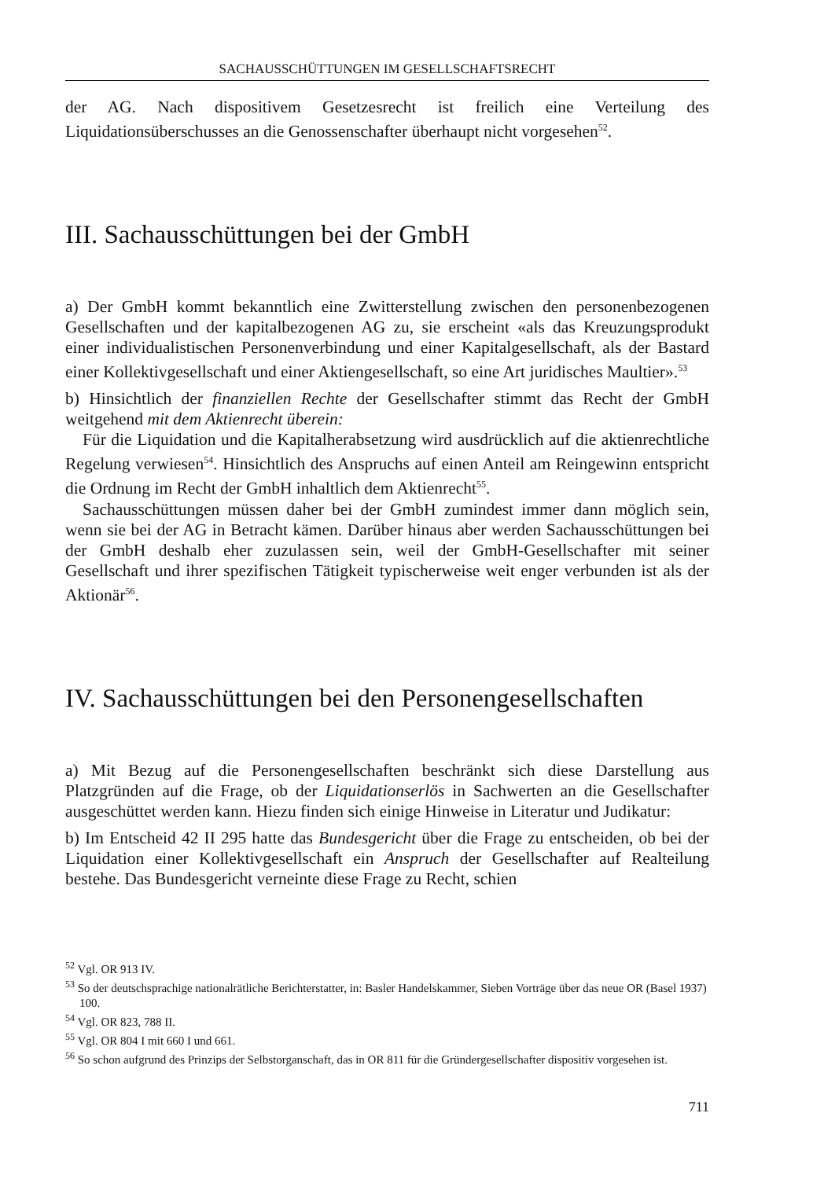SACHAUSSCHÜTTUNGEN IM GESELLSCHAFTSRECHT
der AG. Nach dispositivem Gesetzesrecht ist freilich eine Verteilung des Liquidationsüberschusses an die Genossenschafter überhaupt nicht vorgesehen<sup>52</sup>.
III. Sachausschüttungen bei der GmbH
a) Der GmbH kommt bekanntlich eine Zwitterstellung zwischen den personenbezogenen Gesellschaften und der kapitalbezogenen AG zu, sie erscheint «als das Kreuzungsprodukt einer individualistischen Personenverbindung und einer Kapitalgesellschaft, als der Bastard einer Kollektivgesellschaft und einer Aktiengesellschaft, so eine Art juridisches Maultier».<sup>53</sup>
b) Hinsichtlich der finanziellen Rechte der Gesellschafter stimmt das Recht der GmbH weitgehend mit dem Aktienrecht überein:
Für die Liquidation und die Kapitalherabsetzung wird ausdrücklich auf die aktienrechtliche Regelung verwiesen<sup>54</sup>. Hinsichtlich des Anspruchs auf einen Anteil am Reingewinn entspricht die Ordnung im Recht der GmbH inhaltlich dem Aktienrecht<sup>55</sup>.
Sachausschüttungen müssen daher bei der GmbH zumindest immer dann möglich sein, wenn sie bei der AG in Betracht kämen. Darüber hinaus aber werden Sachausschüttungen bei der GmbH deshalb eher zuzulassen sein, weil der GmbH-Gesellschafter mit seiner Gesellschaft und ihrer spezifischen Tätigkeit typischerweise weit enger verbunden ist als der Aktionär<sup>56</sup>.
IV. Sachausschüttungen bei den Personengesellschaften
a) Mit Bezug auf die Personengesellschaften beschränkt sich diese Darstellung aus Platzgründen auf die Frage, ob der Liquidationserlös in Sachwerten an die Gesellschafter ausgeschüttet werden kann. Hiezu finden sich einige Hinweise in Literatur und Judikatur:
b) Im Entscheid 42 II 295 hatte das Bundesgericht über die Frage zu entscheiden, ob bei der Liquidation einer Kollektivgesellschaft ein Anspruch der Gesellschafter auf Realteilung bestehe. Das Bundesgericht verneinte diese Frage zu Recht, schien
<sup>52</sup> Vgl. OR 913 IV.
<sup>53</sup> So der deutschsprachige nationalrätliche Berichterstatter, in: Basler Handelskammer, Sieben Vorträge über das neue OR (Basel 1937) 100.
<sup>54</sup> Vgl. OR 823, 788 II.
<sup>55</sup> Vgl. OR 804 I mit 660 I und 661.
<sup>56</sup> So schon aufgrund des Prinzips der Selbstorganschaft, das in OR 811 für die Gründergesellschafter dispositiv vorgesehen ist.
711